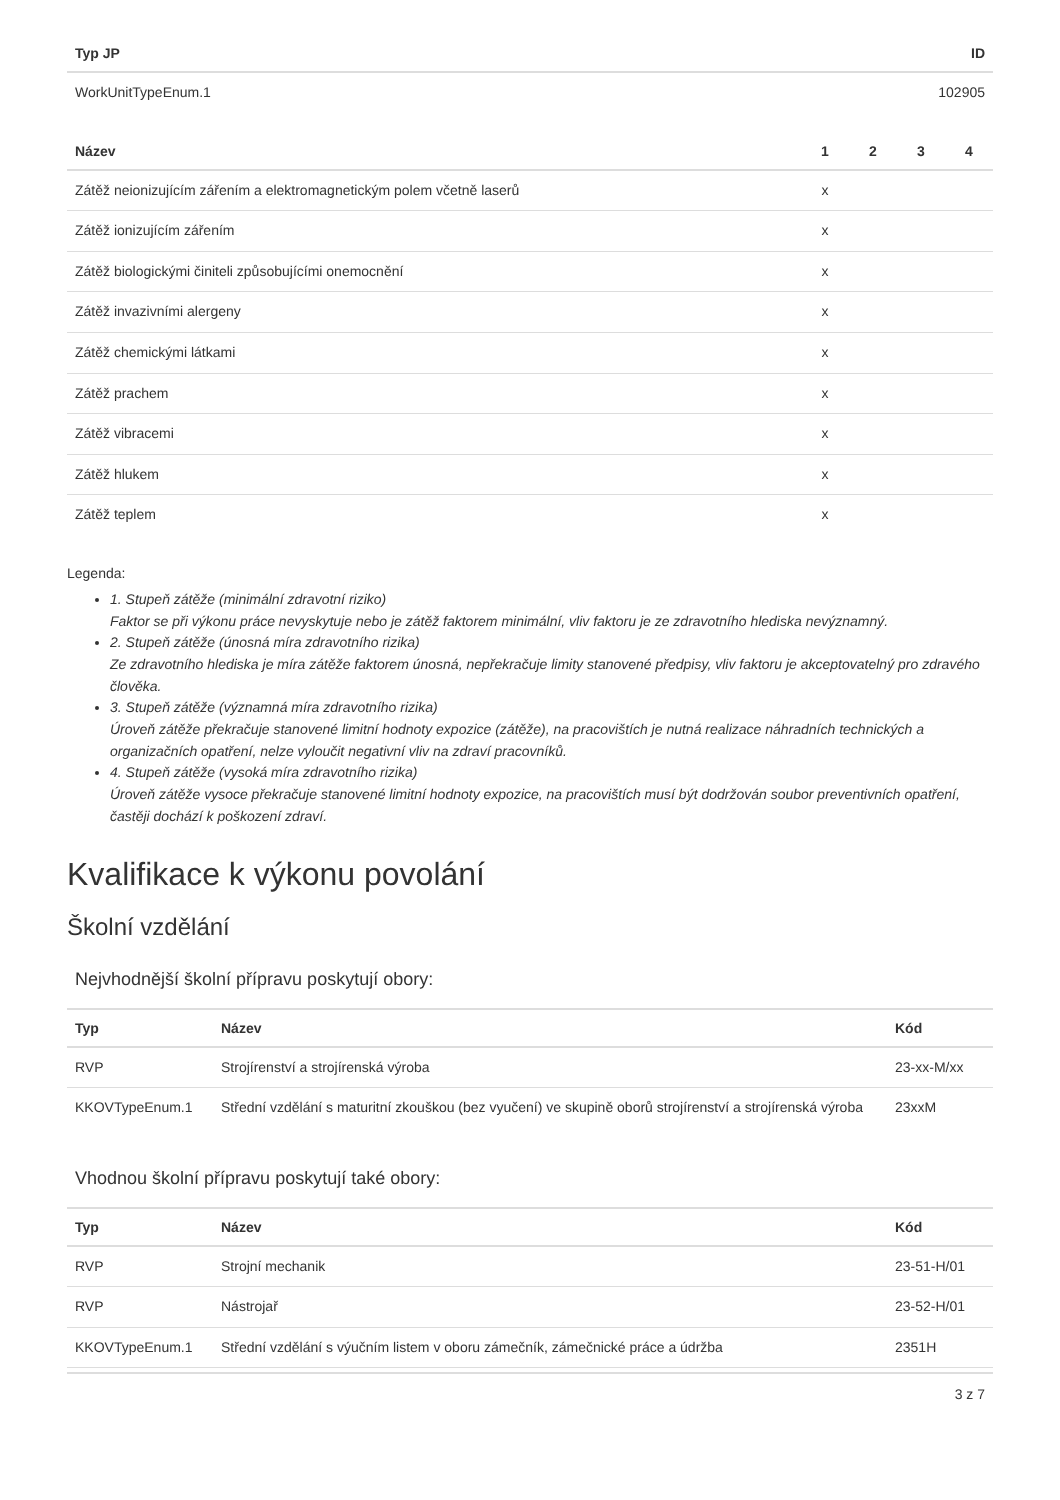| Typ JP | ID |
| --- | --- |
| WorkUnitTypeEnum.1 | 102905 |
| Název | 1 | 2 | 3 | 4 |
| --- | --- | --- | --- | --- |
| Zátěž neionizujícím zářením a elektromagnetickým polem včetně laserů | x | | | |
| Zátěž ionizujícím zářením | x | | | |
| Zátěž biologickými činiteli způsobujícími onemocnění | x | | | |
| Zátěž invazivními alergeny | x | | | |
| Zátěž chemickými látkami | x | | | |
| Zátěž prachem | x | | | |
| Zátěž vibracemi | x | | | |
| Zátěž hlukem | x | | | |
| Zátěž teplem | x | | | |
Legenda:
1. Stupeň zátěže (minimální zdravotní riziko)
Faktor se při výkonu práce nevyskytuje nebo je zátěž faktorem minimální, vliv faktoru je ze zdravotního hlediska nevýznamný.
2. Stupeň zátěže (únosná míra zdravotního rizika)
Ze zdravotního hlediska je míra zátěže faktorem únosná, nepřekračuje limity stanovené předpisy, vliv faktoru je akceptovatelný pro zdravého člověka.
3. Stupeň zátěže (významná míra zdravotního rizika)
Úroveň zátěže překračuje stanovené limitní hodnoty expozice (zátěže), na pracovištích je nutná realizace náhradních technických a organizačních opatření, nelze vyloučit negativní vliv na zdraví pracovníků.
4. Stupeň zátěže (vysoká míra zdravotního rizika)
Úroveň zátěže vysoce překračuje stanovené limitní hodnoty expozice, na pracovištích musí být dodržován soubor preventivních opatření, častěji dochází k poškození zdraví.
Kvalifikace k výkonu povolání
Školní vzdělání
Nejvhodnější školní přípravu poskytují obory:
| Typ | Název | Kód |
| --- | --- | --- |
| RVP | Strojírenství a strojírenská výroba | 23-xx-M/xx |
| KKOVTypeEnum.1 | Střední vzdělání s maturitní zkouškou (bez vyučení) ve skupině oborů strojírenství a strojírenská výroba | 23xxM |
Vhodnou školní přípravu poskytují také obory:
| Typ | Název | Kód |
| --- | --- | --- |
| RVP | Strojní mechanik | 23-51-H/01 |
| RVP | Nástrojař | 23-52-H/01 |
| KKOVTypeEnum.1 | Střední vzdělání s výučním listem v oboru zámečník, zámečnické práce a údržba | 2351H |
3 z 7